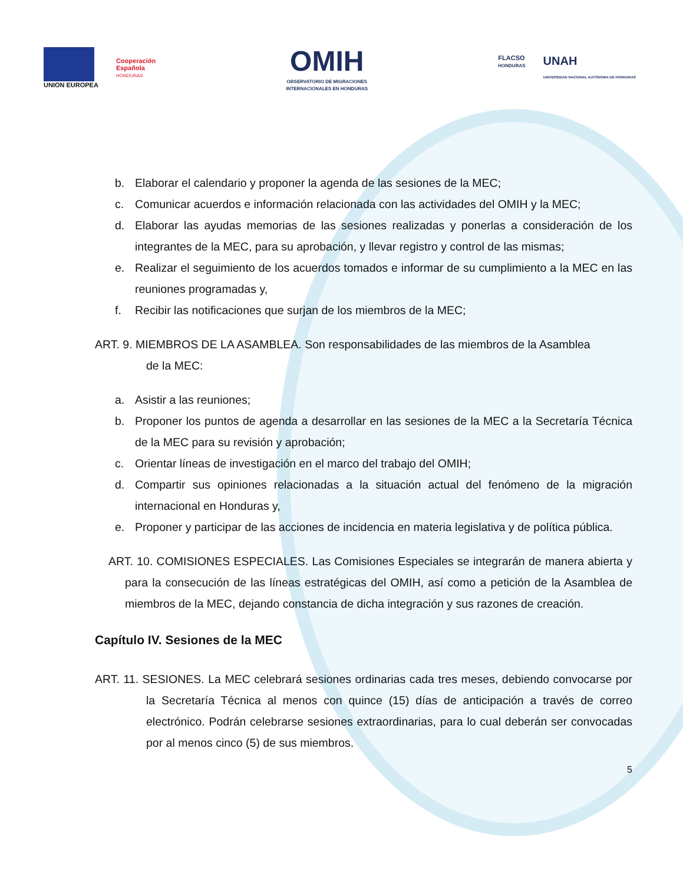UNION EUROPEA
Cooperación
Española
HONDURAS
OMIH
OBSERVATORIO DE MIGRACIONES
INTERNACIONALES EN HONDURAS
FLACSO
HONDURAS
UNAH
UNIVERSIDAD NACIONAL AUTÓNOMA DE HONDURAS
b. Elaborar el calendario y proponer la agenda de las sesiones de la MEC;
c. Comunicar acuerdos e información relacionada con las actividades del OMIH y la MEC;
d. Elaborar las ayudas memorias de las sesiones realizadas y ponerlas a consideración de los integrantes de la MEC, para su aprobación, y llevar registro y control de las mismas;
e. Realizar el seguimiento de los acuerdos tomados e informar de su cumplimiento a la MEC en las reuniones programadas y,
f. Recibir las notificaciones que surjan de los miembros de la MEC;
ART. 9. MIEMBROS DE LA ASAMBLEA. Son responsabilidades de las miembros de la Asamblea
de la MEC:
a. Asistir a las reuniones;
b. Proponer los puntos de agenda a desarrollar en las sesiones de la MEC a la Secretaría Técnica de la MEC para su revisión y aprobación;
c. Orientar líneas de investigación en el marco del trabajo del OMIH;
d. Compartir sus opiniones relacionadas a la situación actual del fenómeno de la migración internacional en Honduras y,
e. Proponer y participar de las acciones de incidencia en materia legislativa y de política pública.
ART. 10. COMISIONES ESPECIALES. Las Comisiones Especiales se integrarán de manera abierta y para la consecución de las líneas estratégicas del OMIH, así como a petición de la Asamblea de miembros de la MEC, dejando constancia de dicha integración y sus razones de creación.
Capítulo IV. Sesiones de la MEC
ART. 11. SESIONES. La MEC celebrará sesiones ordinarias cada tres meses, debiendo convocarse por la Secretaría Técnica al menos con quince (15) días de anticipación a través de correo electrónico. Podrán celebrarse sesiones extraordinarias, para lo cual deberán ser convocadas por al menos cinco (5) de sus miembros.
5